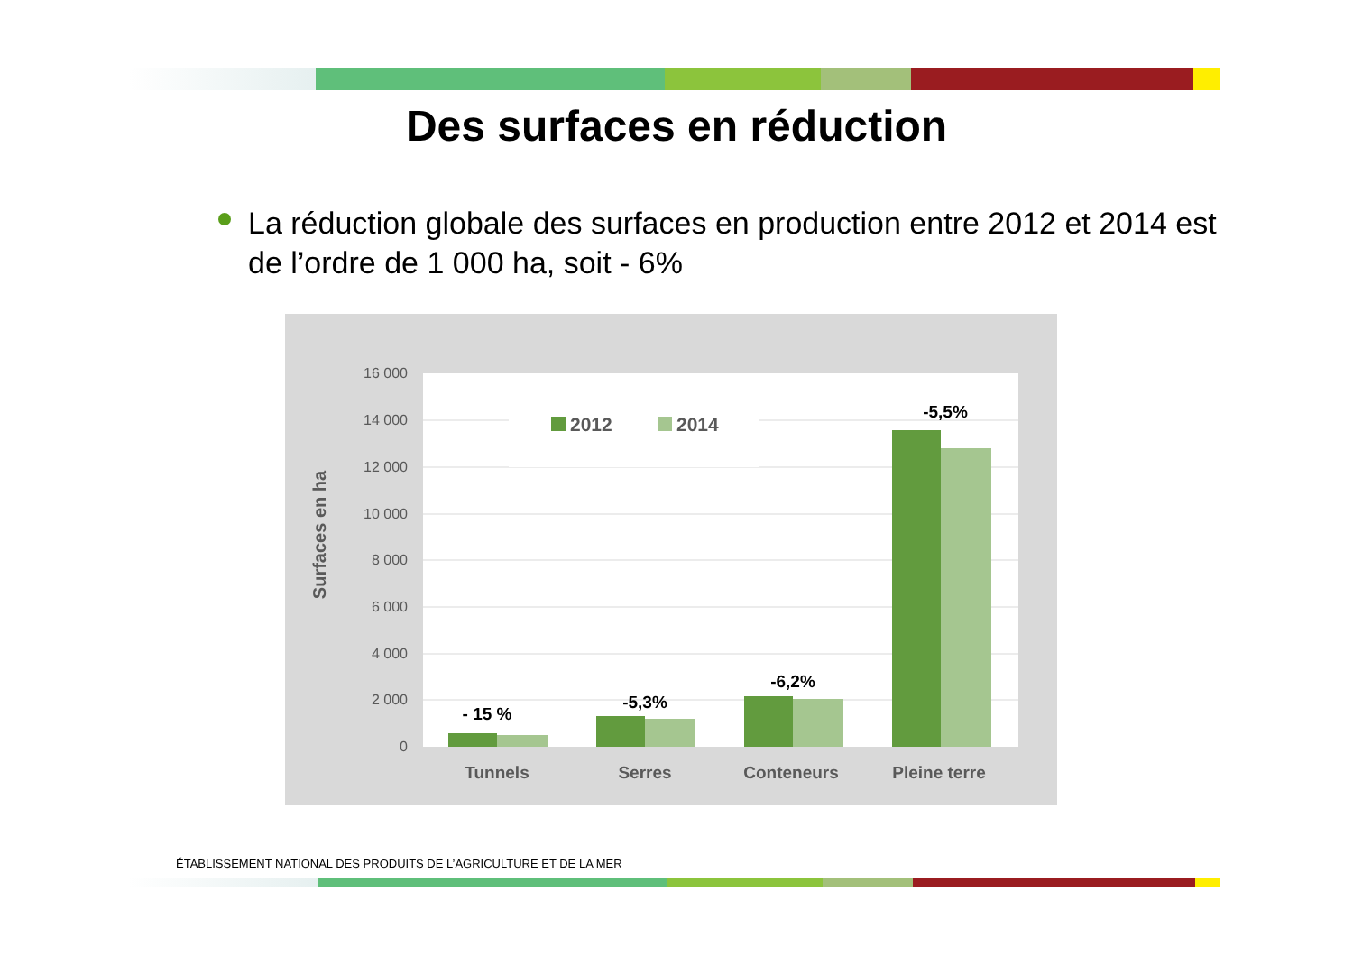Des surfaces en réduction
La réduction globale des surfaces en production entre 2012 et 2014 est de l’ordre de 1 000 ha, soit - 6%
16 000
14 000
12 000
10 000
8 000
6 000
4 000
2 000
0
Surfaces en ha
2012
2014
- 15 %
-5,3%
-6,2%
-5,5%
Tunnels
Serres
Conteneurs
Pleine terre
ÉTABLISSEMENT NATIONAL DES PRODUITS DE L’AGRICULTURE ET DE LA MER